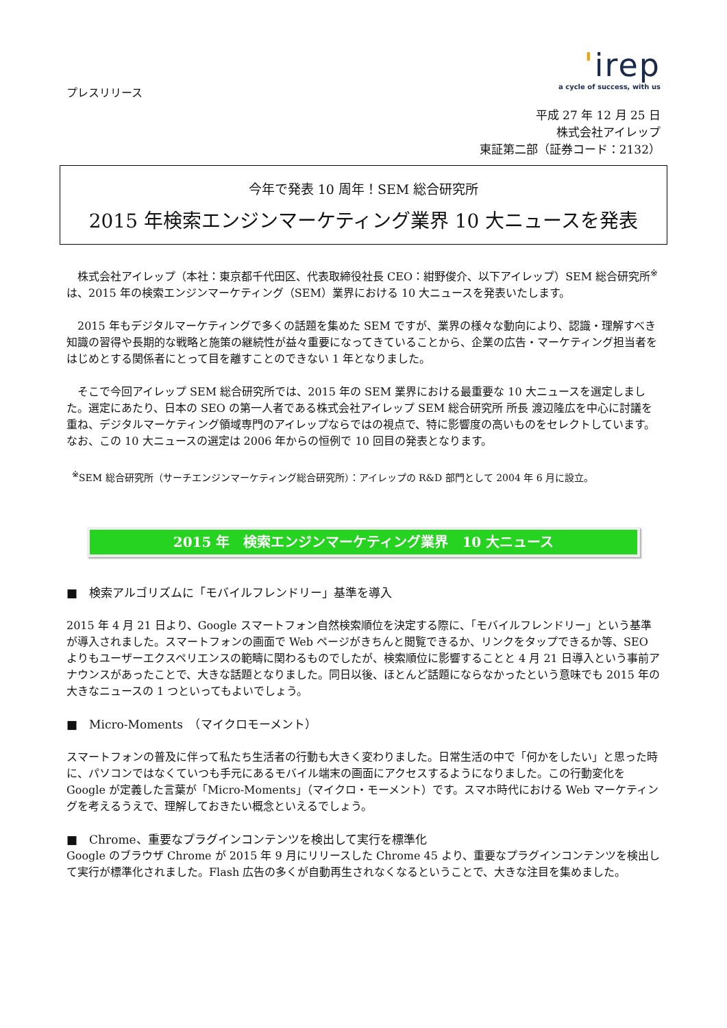ˈirep
a cycle of success, with us
プレスリリース
平成 27 年 12 月 25 日
株式会社アイレップ
東証第二部（証券コード：2132）
今年で発表 10 周年！SEM 総合研究所
2015 年検索エンジンマーケティング業界 10 大ニュースを発表
　株式会社アイレップ（本社：東京都千代田区、代表取締役社長 CEO：紺野俊介、以下アイレップ）SEM 総合研究所<sup>※</sup>は、2015 年の検索エンジンマーケティング（SEM）業界における 10 大ニュースを発表いたします。
　2015 年もデジタルマーケティングで多くの話題を集めた SEM ですが、業界の様々な動向により、認識・理解すべき知識の習得や長期的な戦略と施策の継続性が益々重要になってきていることから、企業の広告・マーケティング担当者をはじめとする関係者にとって目を離すことのできない 1 年となりました。
　そこで今回アイレップ SEM 総合研究所では、2015 年の SEM 業界における最重要な 10 大ニュースを選定しました。選定にあたり、日本の SEO の第一人者である株式会社アイレップ SEM 総合研究所 所長 渡辺隆広を中心に討議を重ね、デジタルマーケティング領域専門のアイレップならではの視点で、特に影響度の高いものをセレクトしています。なお、この 10 大ニュースの選定は 2006 年からの恒例で 10 回目の発表となります。
<sup>※</sup>SEM 総合研究所（サーチエンジンマーケティング総合研究所）：アイレップの R&D 部門として 2004 年 6 月に設立。
2015 年　検索エンジンマーケティング業界　10 大ニュース
■　検索アルゴリズムに「モバイルフレンドリー」基準を導入
2015 年 4 月 21 日より、Google スマートフォン自然検索順位を決定する際に、「モバイルフレンドリー」という基準が導入されました。スマートフォンの画面で Web ページがきちんと閲覧できるか、リンクをタップできるか等、SEO よりもユーザーエクスペリエンスの範疇に関わるものでしたが、検索順位に影響することと 4 月 21 日導入という事前アナウンスがあったことで、大きな話題となりました。同日以後、ほとんど話題にならなかったという意味でも 2015 年の大きなニュースの 1 つといってもよいでしょう。
■　Micro-Moments　（マイクロモーメント）
スマートフォンの普及に伴って私たち生活者の行動も大きく変わりました。日常生活の中で「何かをしたい」と思った時に、パソコンではなくていつも手元にあるモバイル端末の画面にアクセスするようになりました。この行動変化を Google が定義した言葉が「Micro-Moments」（マイクロ・モーメント）です。スマホ時代における Web マーケティングを考えるうえで、理解しておきたい概念といえるでしょう。
■　Chrome、重要なプラグインコンテンツを検出して実行を標準化
Google のブラウザ Chrome が 2015 年 9 月にリリースした Chrome 45 より、重要なプラグインコンテンツを検出して実行が標準化されました。Flash 広告の多くが自動再生されなくなるということで、大きな注目を集めました。